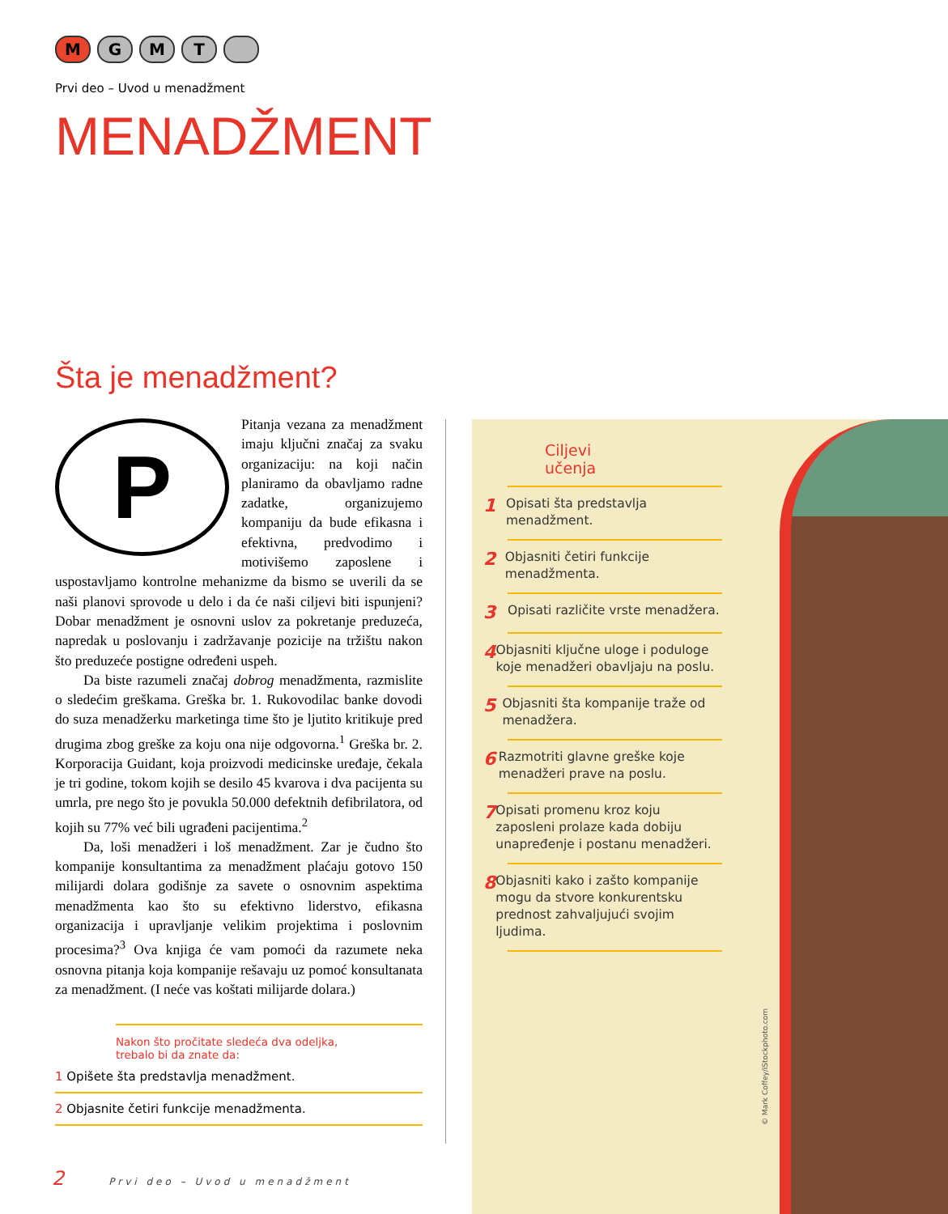M G M T
Prvi deo – Uvod u menadžment
MENADŽMENT
Šta je menadžment?
PPitanja vezana za menadžment imaju ključni značaj za svaku organizaciju: na koji način planiramo da obavljamo radne zadatke, organizujemo kompaniju da bude efikasna i efektivna, predvodimo i motivišemo zaposlene i uspostavljamo kontrolne mehanizme da bismo se uverili da se naši planovi sprovode u delo i da će naši ciljevi biti ispunjeni? Dobar menadžment je osnovni uslov za pokretanje preduzeća, napredak u poslovanju i zadržavanje pozicije na tržištu nakon što preduzeće postigne određeni uspeh.
Da biste razumeli značaj dobrog menadžmenta, razmislite o sledećim greškama. Greška br. 1. Rukovodilac banke dovodi do suza menadžerku marketinga time što je ljutito kritikuje pred drugima zbog greške za koju ona nije odgovorna.<sup>1</sup> Greška br. 2. Korporacija Guidant, koja proizvodi medicinske uređaje, čekala je tri godine, tokom kojih se desilo 45 kvarova i dva pacijenta su umrla, pre nego što je povukla 50.000 defektnih defibrilatora, od kojih su 77% već bili ugrađeni pacijentima.<sup>2</sup>
Da, loši menadžeri i loš menadžment. Zar je čudno što kompanije konsultantima za menadžment plaćaju gotovo 150 milijardi dolara godišnje za savete o osnovnim aspektima menadžmenta kao što su efektivno liderstvo, efikasna organizacija i upravljanje velikim projektima i poslovnim procesima?<sup>3</sup> Ova knjiga će vam pomoći da razumete neka osnovna pitanja koja kompanije rešavaju uz pomoć konsultanata za menadžment. (I neće vas koštati milijarde dolara.)
Nakon što pročitate sledeća dva odeljka,
trebalo bi da znate da:
1 Opišete šta predstavlja menadžment.
2 Objasnite četiri funkcije menadžmenta.
Ciljevi
učenja
1 Opisati šta predstavlja menadžment.
2 Objasniti četiri funkcije menadžmenta.
3 Opisati različite vrste menadžera.
4 Objasniti ključne uloge i poduloge koje menadžeri obavljaju na poslu.
5 Objasniti šta kompanije traže od menadžera.
6 Razmotriti glavne greške koje menadžeri prave na poslu.
7 Opisati promenu kroz koju zaposleni prolaze kada dobiju unapređenje i postanu menadžeri.
8 Objasniti kako i zašto kompanije mogu da stvore konkurentsku prednost zahvaljujući svojim ljudima.
© Mark Coffey/iStockphoto.com
2 Prvi deo – Uvod u menadžment